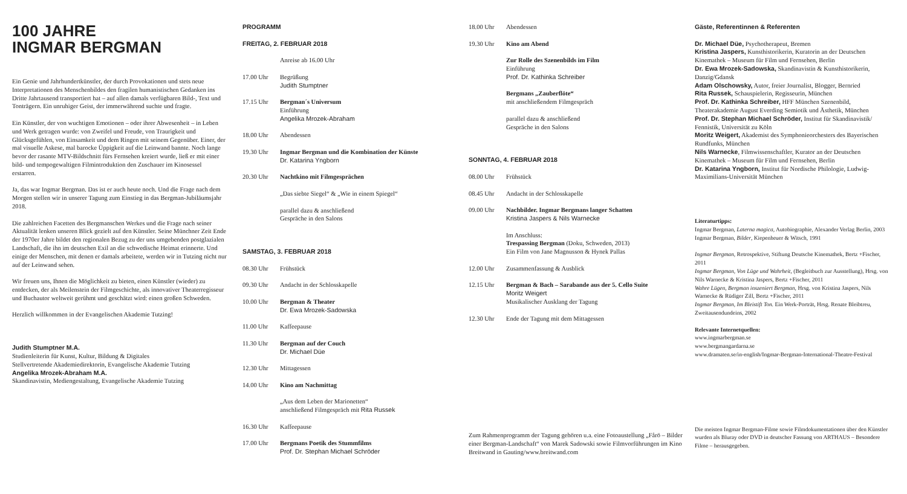100 JAHRE
INGMAR BERGMAN
Ein Genie und Jahrhundertkünstler, der durch Provokationen und stets neue Interpretationen des Menschenbildes den fragilen humanistischen Gedanken ins Dritte Jahrtausend transportiert hat – auf allen damals verfügbaren Bild-, Text und Tonträgern. Ein unruhiger Geist, der immerwährend suchte und fragte.
Ein Künstler, der von wuchtigen Emotionen – oder ihrer Abwesenheit – in Leben und Werk getragen wurde: von Zweifel und Freude, von Traurigkeit und Glücksgefühlen, von Einsamkeit und dem Ringen mit seinem Gegenüber. Einer, der mal visuelle Askese, mal barocke Üppigkeit auf die Leinwand bannte. Noch lange bevor der rasante MTV-Bildschnitt fürs Fernsehen kreiert wurde, ließ er mit einer bild- und tempogewaltigen Filmintroduktion den Zuschauer im Kinosessel erstarren.
Ja, das war Ingmar Bergman. Das ist er auch heute noch. Und die Frage nach dem Morgen stellen wir in unserer Tagung zum Einstieg in das Bergman-Jubiläumsjahr 2018.
Die zahlreichen Facetten des Bergmanschen Werkes und die Frage nach seiner Aktualität lenken unseren Blick gezielt auf den Künstler. Seine Münchner Zeit Ende der 1970er Jahre bildet den regionalen Bezug zu der uns umgebenden postglazialen Landschaft, die ihn im deutschen Exil an die schwedische Heimat erinnerte. Und einige der Menschen, mit denen er damals arbeitete, werden wir in Tutzing nicht nur auf der Leinwand sehen.
Wir freuen uns, Ihnen die Möglichkeit zu bieten, einen Künstler (wieder) zu entdecken, der als Meilenstein der Filmgeschichte, als innovativer Theaterregisseur und Buchautor weltweit gerühmt und geschätzt wird: einen großen Schweden.
Herzlich willkommen in der Evangelischen Akademie Tutzing!
Judith Stumptner M.A.
Studienleiterin für Kunst, Kultur, Bildung & Digitales
Stellvertretende Akademiedirektorin, Evangelische Akademie Tutzing
Angelika Mrozek-Abraham M.A.
Skandinavistin, Mediengestaltung, Evangelische Akademie Tutzing
PROGRAMM
FREITAG, 2. FEBRUAR 2018
Anreise ab 16.00 Uhr
17.00 Uhr Begrüßung
Judith Stumptner
17.15 Uhr Bergman´s Universum
Einführung
Angelika Mrozek-Abraham
18.00 Uhr Abendessen
19.30 Uhr Ingmar Bergman und die Kombination der Künste
Dr. Katarina Yngborn
20.30 Uhr Nachtkino mit Filmgesprächen
„Das siebte Siegel“ & „Wie in einem Spiegel“
parallel dazu & anschließend
Gespräche in den Salons
SAMSTAG, 3. FEBRUAR 2018
08.30 Uhr Frühstück
09.30 Uhr Andacht in der Schlosskapelle
10.00 Uhr Bergman & Theater
Dr. Ewa Mrozek-Sadowska
11.00 Uhr Kaffeepause
11.30 Uhr Bergman auf der Couch
Dr. Michael Düe
12.30 Uhr Mittagessen
14.00 Uhr Kino am Nachmittag
„Aus dem Leben der Marionetten“
anschließend Filmgespräch mit Rita Russek
16.30 Uhr Kaffeepause
17.00 Uhr Bergmans Poetik des Stummfilms
Prof. Dr. Stephan Michael Schröder
18.00 Uhr Abendessen
19.30 Uhr Kino am Abend
Zur Rolle des Szenenbilds im Film
Einführung
Prof. Dr. Kathinka Schreiber
Bergmans „Zauberflöte“
mit anschließendem Filmgespräch
parallel dazu & anschließend
Gespräche in den Salons
SONNTAG, 4. FEBRUAR 2018
08.00 Uhr Frühstück
08.45 Uhr Andacht in der Schlosskapelle
09.00 Uhr Nachbilder. Ingmar Bergmans langer Schatten
Kristina Jaspers & Nils Warnecke
Im Anschluss:
Trespassing Bergman (Doku, Schweden, 2013)
Ein Film von Jane Magnusson & Hynek Pallas
12.00 Uhr Zusammenfassung & Ausblick
12.15 Uhr Bergman & Bach – Sarabande aus der 5. Cello Suite
Moritz Weigert
Musikalischer Ausklang der Tagung
12.30 Uhr Ende der Tagung mit dem Mittagessen
Zum Rahmenprogramm der Tagung gehören u.a. eine Fotoaustellung „Fårö – Bilder einer Bergman-Landschaft“ von Marek Sadowski sowie Filmvorführungen im Kino Breitwand in Gauting/www.breitwand.com
Gäste, Referentinnen & Referenten
Dr. Michael Düe, Psychotherapeut, Bremen
Kristina Jaspers, Kunsthistorikerin, Kuratorin an der Deutschen Kinemathek – Museum für Film und Fernsehen, Berlin
Dr. Ewa Mrozek-Sadowska, Skandinavistin & Kunsthistorikerin, Danzig/Gdansk
Adam Olschowsky, Autor, freier Journalist, Blogger, Bernried
Rita Russek, Schauspielerin, Regisseurin, München
Prof. Dr. Kathinka Schreiber, HFF München Szenenbild, Theaterakademie August Everding Semiotik und Ästhetik, München
Prof. Dr. Stephan Michael Schröder, Institut für Skandinavistik/ Fennistik, Universität zu Köln
Moritz Weigert, Akademist des Symphonieorchesters des Bayerischen Rundfunks, München
Nils Warnecke, Filmwissenschaftler, Kurator an der Deutschen Kinemathek – Museum für Film und Fernsehen, Berlin
Dr. Katarina Yngborn, Institut für Nordische Philologie, Ludwig-Maximilians-Universität München
Literaturtipps:
Ingmar Bergman, Laterna magica, Autobiographie, Alexander Verlag Berlin, 2003
Ingmar Bergman, Bilder, Kiepenheuer & Witsch, 1991
Ingmar Bergman, Retrospektive, Stiftung Deutsche Kinemathek, Bertz +Fischer, 2011
Ingmar Bergman, Von Lüge und Wahrheit, (Begleitbuch zur Ausstellung), Hrsg. von Nils Warnecke & Kristina Jaspers, Bertz +Fischer, 2011
Wahre Lügen, Bergman inszeniert Bergman, Hrsg. von Kristina Jaspers, Nils Warnecke & Rüdiger Zill, Bertz +Fischer, 2011
Ingmar Bergman, Im Bleistift Ton. Ein Werk-Porträt, Hrsg. Renate Bleibtreu, Zweitausendundeins, 2002
Relevante Internetquellen:
www.ingmarbergman.se
www.bergmangardarna.se
www.dramaten.se/in-english/Ingmar-Bergman-International-Theatre-Festival
Die meisten Ingmar Bergman-Filme sowie Filmdokumentationen über den Künstler wurden als Bluray oder DVD in deutscher Fassung von ARTHAUS – Besondere Filme – herausgegeben.